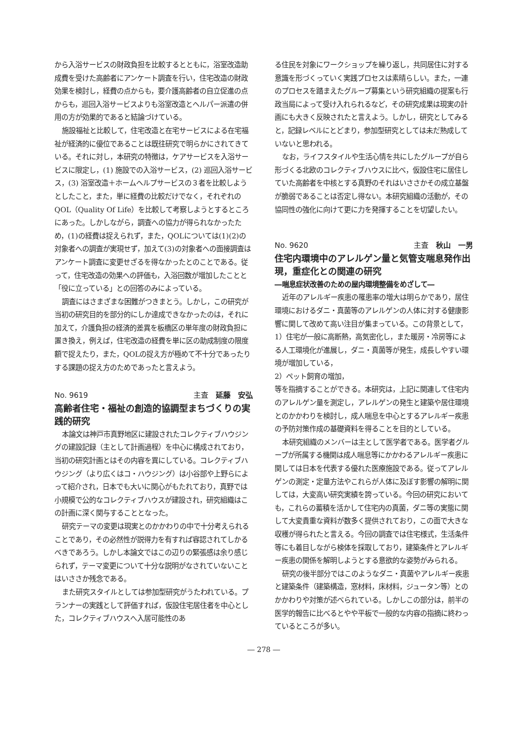から入浴サービスの財政負担を比較するとともに，浴室改造助成費を受けた高齢者にアンケート調査を行い，住宅改造の財政効果を検討し，経費の点からも，要介護高齢者の自立促進の点からも，巡回入浴サービスよりも浴室改造とヘルパー派遣の併用の方が効果的であると結論づけている。
施設福祉と比較して，住宅改造と在宅サービスによる在宅福祉が経済的に優位であることは既往研究で明らかにされてきている。それに対し，本研究の特徴は，ケアサービスを入浴サービスに限定し，(1) 施設での入浴サービス，(2) 巡回入浴サービス，(3) 浴室改造＋ホームヘルプサービスの３者を比較しようとしたこと，また，単に経費の比較だけでなく，それぞれのQOL（Quality Of Life）を比較して考察しようとするところにあった。しかしながら，調査への協力が得られなかったため，(1)の経費は捉えられず，また，QOLについては(1)(2)の対象者への調査が実現せず，加えて(3)の対象者への面接調査はアンケート調査に変更せざるを得なかったとのことである。従って，住宅改造の効果への評価も，入浴回数が増加したことと「役に立っている」との回答のみによっている。
調査にはさまざまな困難がつきまとう。しかし，この研究が当初の研究目的を部分的にしか達成できなかったのは，それに加えて，介護負担の経済的差異を板橋区の単年度の財政負担に置き換え，例えば，住宅改造の経費を単に区の助成制度の限度額で捉えたり，また，QOLの捉え方が極めて不十分であったりする課題の捉え方のためであったと言えよう。
No. 9619 主査　延藤　安弘
高齢者住宅・福祉の創造的協調型まちづくりの実践的研究
本論文は神戸市真野地区に建設されたコレクティブハウジングの建設記録（主として計画過程）を中心に構成されており，当初の研究計画とはその内容を異にしている。コレクティブハウジング（より広くはコ・ハウジング）は小谷部や上野らによって紹介され，日本でも大いに関心がもたれており，真野では小規模で公的なコレクティブハウスが建設され，研究組織はこの計画に深く関与することとなった。
研究テーマの変更は現実とのかかわりの中で十分考えられることであり，その必然性が説得力を有すれば容認されてしかるべきであろう。しかし本論文ではこの辺りの緊張感は余り感じられず，テーマ変更について十分な説明がなされていないことはいささか残念である。
また研究スタイルとしては参加型研究がうたわれている。プランナーの実践として評価すれば，仮設住宅居住者を中心とした，コレクティブハウスへ入居可能性のあ
る住民を対象にワークショップを繰り返し，共同居住に対する意識を形づくっていく実践プロセスは素晴らしい。また，一連のプロセスを踏まえたグループ募集という研究組織の提案も行政当局によって受け入れられるなど，その研究成果は現実の計画にも大きく反映されたと言えよう。しかし，研究としてみると，記録レベルにとどまり，参加型研究としては未だ熟成していないと思われる。
なお，ライフスタイルや生活心情を共にしたグループが自ら形づくる北欧のコレクティブハウスに比べ，仮設住宅に居住していた高齢者を中核とする真野のそれはいささかその成立基盤が脆弱であることは否定し得ない。本研究組織の活動が，その協同性の強化に向けて更に力を発揮することを切望したい。
No. 9620 主査　秋山　一男
住宅内環境中のアレルゲン量と気管支喘息発作出現，重症化との関連の研究
―喘息症状改善のための屋内環境整備をめざして―
近年のアレルギー疾患の罹患率の増大は明らかであり，居住環境におけるダニ・真菌等のアレルゲンの人体に対する健康影響に関して改めて高い注目が集まっている。この背景として，
1）住宅が一般に高断熱，高気密化し，また暖房・冷房等による人工環境化が進展し，ダニ・真菌等が発生，成長しやすい環境が増加している，
2）ペット飼育の増加，
等を指摘することができる。本研究は，上記に関連して住宅内のアレルゲン量を測定し，アレルゲンの発生と建築や居住環境とのかかわりを検討し，成人喘息を中心とするアレルギー疾患の予防対策作成の基礎資料を得ることを目的としている。
本研究組織のメンバーは主として医学者である。医学者グループが所属する機関は成人喘息等にかかわるアレルギー疾患に関しては日本を代表する優れた医療施設である。従ってアレルゲンの測定・定量方法やこれらが人体に及ぼす影響の解明に関しては，大変高い研究実績を誇っている。今回の研究においても，これらの蓄積を活かして住宅内の真菌，ダニ等の実態に関して大変貴重な資料が数多く提供されており，この面で大きな収穫が得られたと言える。今回の調査では住宅様式，生活条件等にも着目しながら検体を採取しており，建築条件とアレルギー疾患の関係を解明しようとする意欲的な姿勢がみられる。
研究の後半部分ではこのようなダニ・真菌やアレルギー疾患と建築条件（建築構造，窓材料，床材料，ジュータン等）とのかかわりや対策が述べられている。しかしこの部分は，前半の医学的報告に比べるとやや平板で一般的な内容の指摘に終わっているところが多い。
― 278 ―